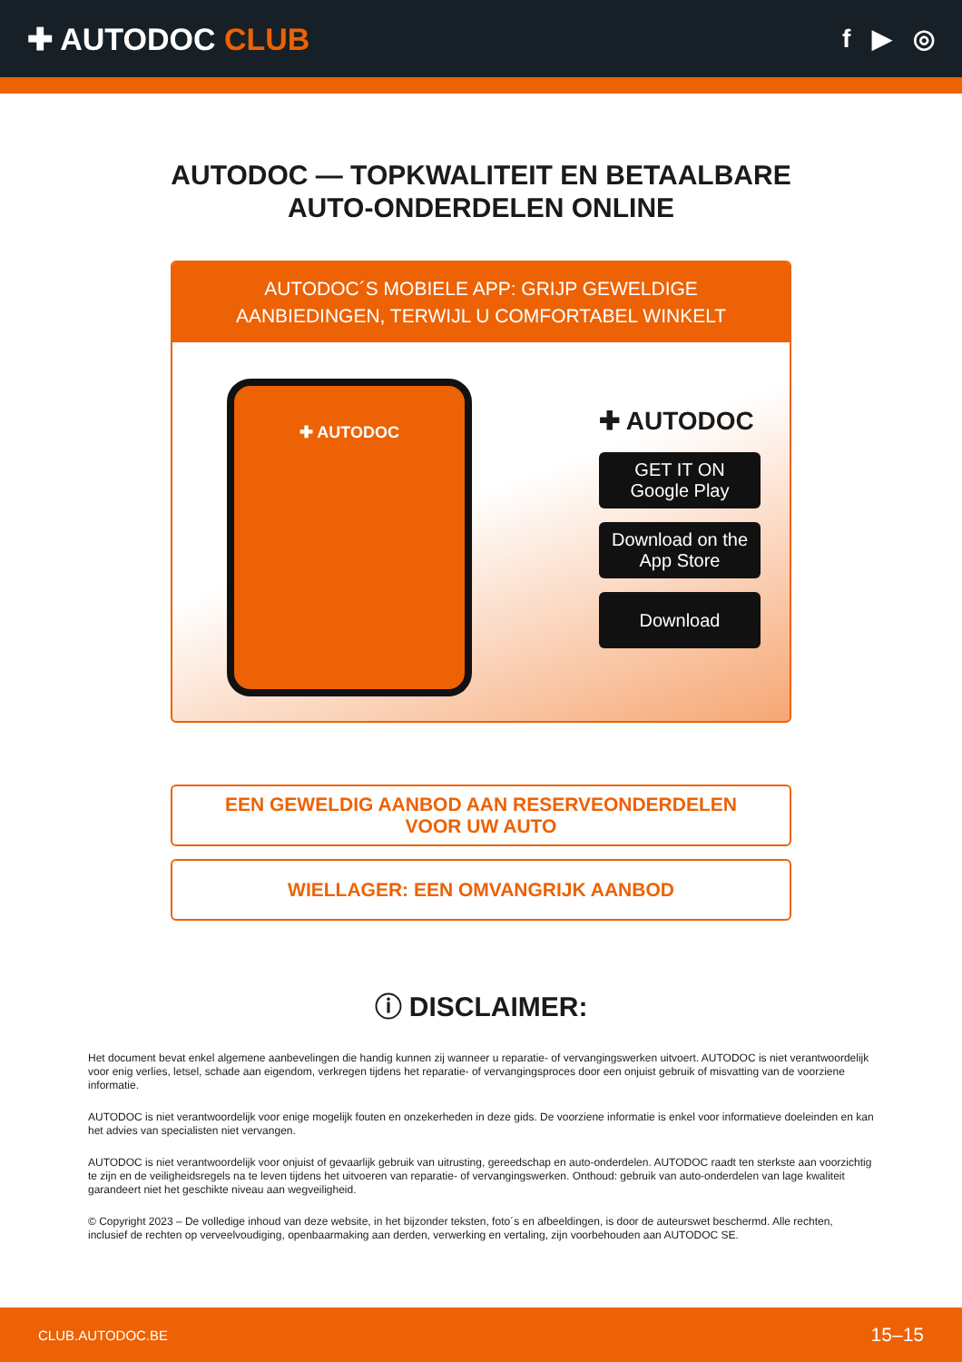✚ AUTODOC CLUB
f ▶ ◎
AUTODOC — TOPKWALITEIT EN BETAALBARE AUTO-ONDERDELEN ONLINE
AUTODOC´S MOBIELE APP: GRIJP GEWELDIGE AANBIEDINGEN, TERWIJL U COMFORTABEL WINKELT
✚ AUTODOC
✚ AUTODOC
GET IT ON
Google Play
Download on the
App Store
Download
EEN GEWELDIG AANBOD AAN RESERVEONDERDELEN
VOOR UW AUTO
WIELLAGER: EEN OMVANGRIJK AANBOD
ⓘ DISCLAIMER:
Het document bevat enkel algemene aanbevelingen die handig kunnen zij wanneer u reparatie- of vervangingswerken uitvoert. AUTODOC is niet verantwoordelijk voor enig verlies, letsel, schade aan eigendom, verkregen tijdens het reparatie- of vervangingsproces door een onjuist gebruik of misvatting van de voorziene informatie.
AUTODOC is niet verantwoordelijk voor enige mogelijk fouten en onzekerheden in deze gids. De voorziene informatie is enkel voor informatieve doeleinden en kan het advies van specialisten niet vervangen.
AUTODOC is niet verantwoordelijk voor onjuist of gevaarlijk gebruik van uitrusting, gereedschap en auto-onderdelen. AUTODOC raadt ten sterkste aan voorzichtig te zijn en de veiligheidsregels na te leven tijdens het uitvoeren van reparatie- of vervangingswerken. Onthoud: gebruik van auto-onderdelen van lage kwaliteit garandeert niet het geschikte niveau aan wegveiligheid.
© Copyright 2023 – De volledige inhoud van deze website, in het bijzonder teksten, foto´s en afbeeldingen, is door de auteurswet beschermd. Alle rechten, inclusief de rechten op verveelvoudiging, openbaarmaking aan derden, verwerking en vertaling, zijn voorbehouden aan AUTODOC SE.
CLUB.AUTODOC.BE 15–15